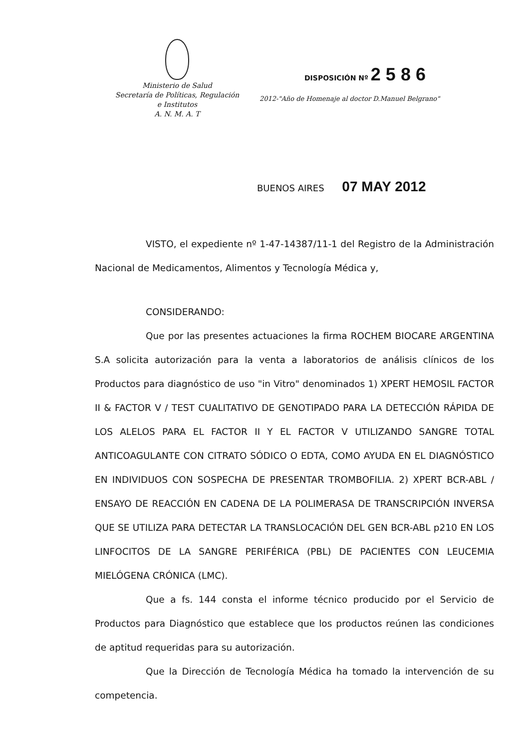Ministerio de Salud
Secretaría de Políticas, Regulación
e Institutos
A. N. M. A. T
DISPOSICIÓN Nº 2 5 8 6
2012-"Año de Homenaje al doctor D.Manuel Belgrano"
BUENOS AIRES 07 MAY 2012
VISTO, el expediente nº 1-47-14387/11-1 del Registro de la Administración Nacional de Medicamentos, Alimentos y Tecnología Médica y,
CONSIDERANDO:
Que por las presentes actuaciones la firma ROCHEM BIOCARE ARGENTINA S.A solicita autorización para la venta a laboratorios de análisis clínicos de los Productos para diagnóstico de uso "in Vitro" denominados 1) XPERT HEMOSIL FACTOR II & FACTOR V / TEST CUALITATIVO DE GENOTIPADO PARA LA DETECCIÓN RÁPIDA DE LOS ALELOS PARA EL FACTOR II Y EL FACTOR V UTILIZANDO SANGRE TOTAL ANTICOAGULANTE CON CITRATO SÓDICO O EDTA, COMO AYUDA EN EL DIAGNÓSTICO EN INDIVIDUOS CON SOSPECHA DE PRESENTAR TROMBOFILIA. 2) XPERT BCR-ABL / ENSAYO DE REACCIÓN EN CADENA DE LA POLIMERASA DE TRANSCRIPCIÓN INVERSA QUE SE UTILIZA PARA DETECTAR LA TRANSLOCACIÓN DEL GEN BCR-ABL p210 EN LOS LINFOCITOS DE LA SANGRE PERIFÉRICA (PBL) DE PACIENTES CON LEUCEMIA MIELÓGENA CRÓNICA (LMC).
Que a fs. 144 consta el informe técnico producido por el Servicio de Productos para Diagnóstico que establece que los productos reúnen las condiciones de aptitud requeridas para su autorización.
Que la Dirección de Tecnología Médica ha tomado la intervención de su competencia.